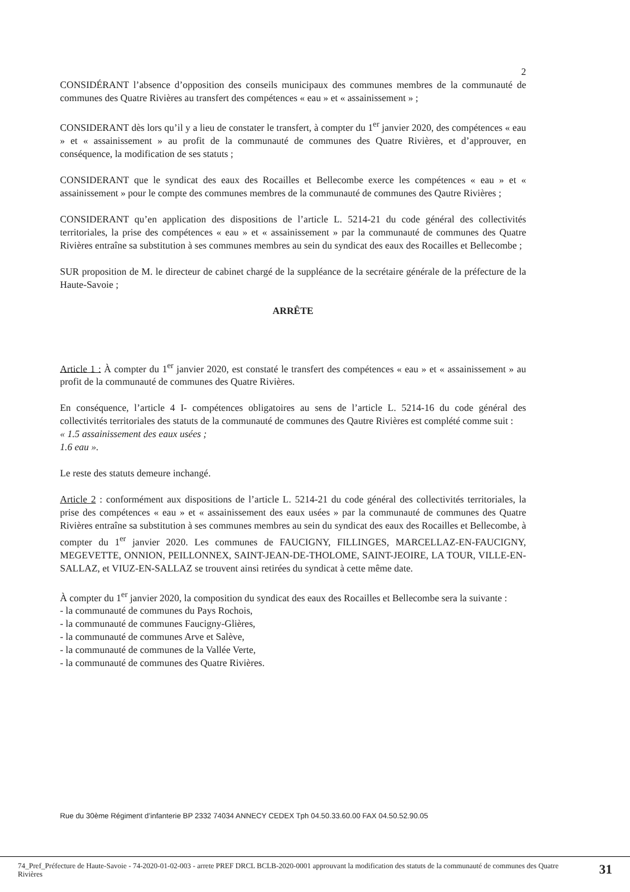2
CONSIDÉRANT l’absence d’opposition des conseils municipaux des communes membres de la communauté de communes des Quatre Rivières au transfert des compétences « eau » et « assainissement » ;
CONSIDERANT dès lors qu’il y a lieu de constater le transfert, à compter du 1<sup>er</sup> janvier 2020, des compétences « eau » et « assainissement » au profit de la communauté de communes des Quatre Rivières, et d’approuver, en conséquence, la modification de ses statuts ;
CONSIDERANT que le syndicat des eaux des Rocailles et Bellecombe exerce les compétences « eau » et « assainissement » pour le compte des communes membres de la communauté de communes des Qautre Rivières ;
CONSIDERANT qu’en application des dispositions de l’article L. 5214-21 du code général des collectivités territoriales, la prise des compétences « eau » et « assainissement » par la communauté de communes des Quatre Rivières entraîne sa substitution à ses communes membres au sein du syndicat des eaux des Rocailles et Bellecombe ;
SUR proposition de M. le directeur de cabinet chargé de la suppléance de la secrétaire générale de la préfecture de la Haute-Savoie ;
ARRÊTE
Article 1 : À compter du 1<sup>er</sup> janvier 2020, est constaté le transfert des compétences « eau » et « assainissement » au profit de la communauté de communes des Quatre Rivières.
En conséquence, l’article 4 I- compétences obligatoires au sens de l’article L. 5214-16 du code général des collectivités territoriales des statuts de la communauté de communes des Qautre Rivières est complété comme suit :
« 1.5 assainissement des eaux usées ;
1.6 eau ».
Le reste des statuts demeure inchangé.
Article 2 : conformément aux dispositions de l’article L. 5214-21 du code général des collectivités territoriales, la prise des compétences « eau » et « assainissement des eaux usées » par la communauté de communes des Quatre Rivières entraîne sa substitution à ses communes membres au sein du syndicat des eaux des Rocailles et Bellecombe, à compter du 1<sup>er</sup> janvier 2020. Les communes de FAUCIGNY, FILLINGES, MARCELLAZ-EN-FAUCIGNY, MEGEVETTE, ONNION, PEILLONNEX, SAINT-JEAN-DE-THOLOME, SAINT-JEOIRE, LA TOUR, VILLE-EN-SALLAZ, et VIUZ-EN-SALLAZ se trouvent ainsi retirées du syndicat à cette même date.
À compter du 1<sup>er</sup> janvier 2020, la composition du syndicat des eaux des Rocailles et Bellecombe sera la suivante :
- la communauté de communes du Pays Rochois,
- la communauté de communes Faucigny-Glières,
- la communauté de communes Arve et Salève,
- la communauté de communes de la Vallée Verte,
- la communauté de communes des Quatre Rivières.
Rue du 30ème Régiment d’infanterie BP 2332 74034 ANNECY CEDEX Tph 04.50.33.60.00 FAX 04.50.52.90.05
74_Pref_Préfecture de Haute-Savoie - 74-2020-01-02-003 - arrete PREF DRCL BCLB-2020-0001 approuvant la modification des statuts de la communauté de communes des Quatre Rivières
31